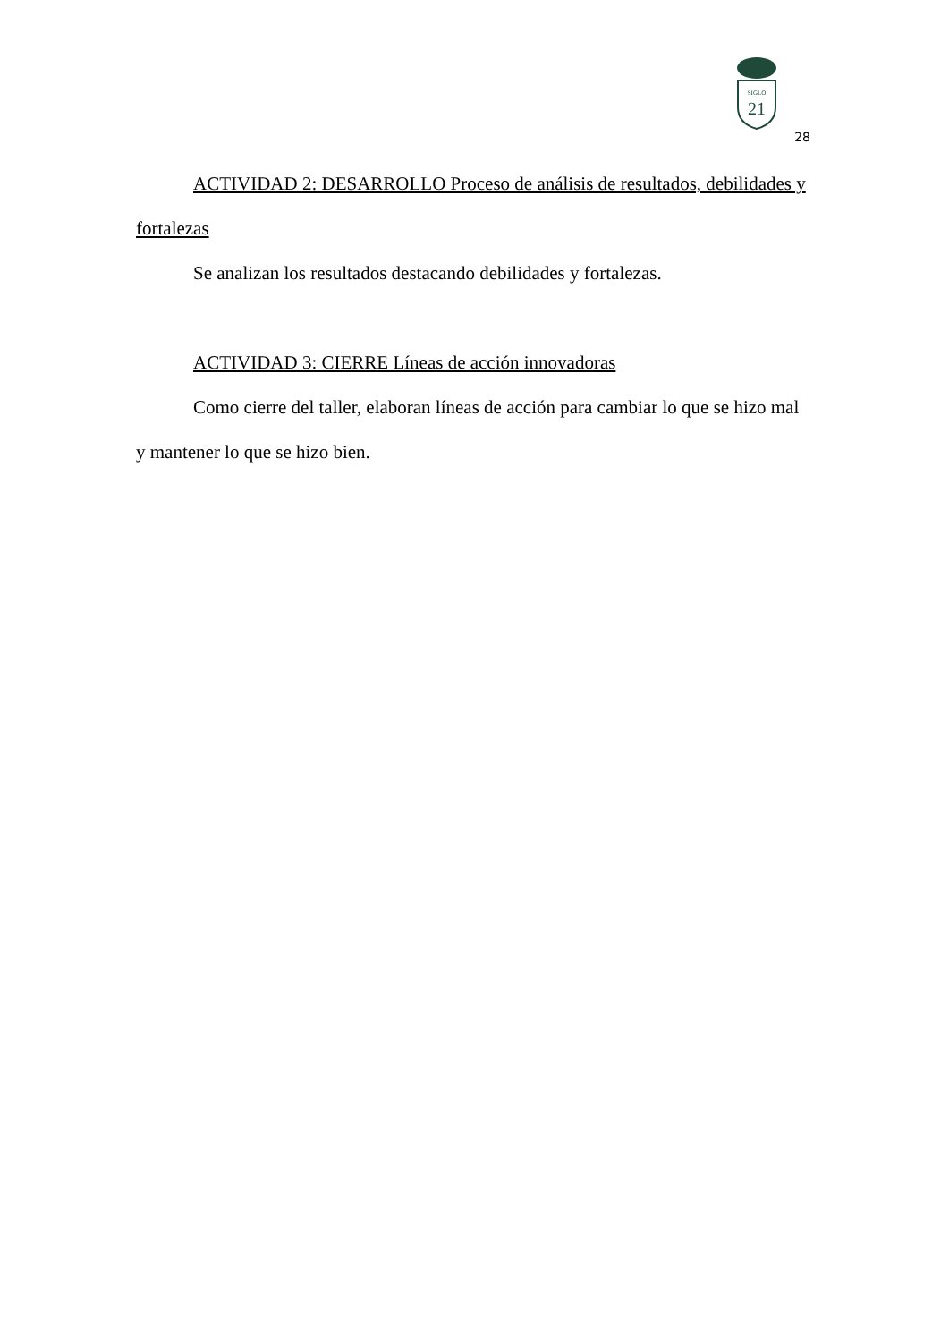SIGLO
21
28
ACTIVIDAD 2: DESARROLLO Proceso de análisis de resultados, debilidades y
fortalezas
Se analizan los resultados destacando debilidades y fortalezas.
ACTIVIDAD 3: CIERRE Líneas de acción innovadoras
Como cierre del taller, elaboran líneas de acción para cambiar lo que se hizo mal y mantener lo que se hizo bien.